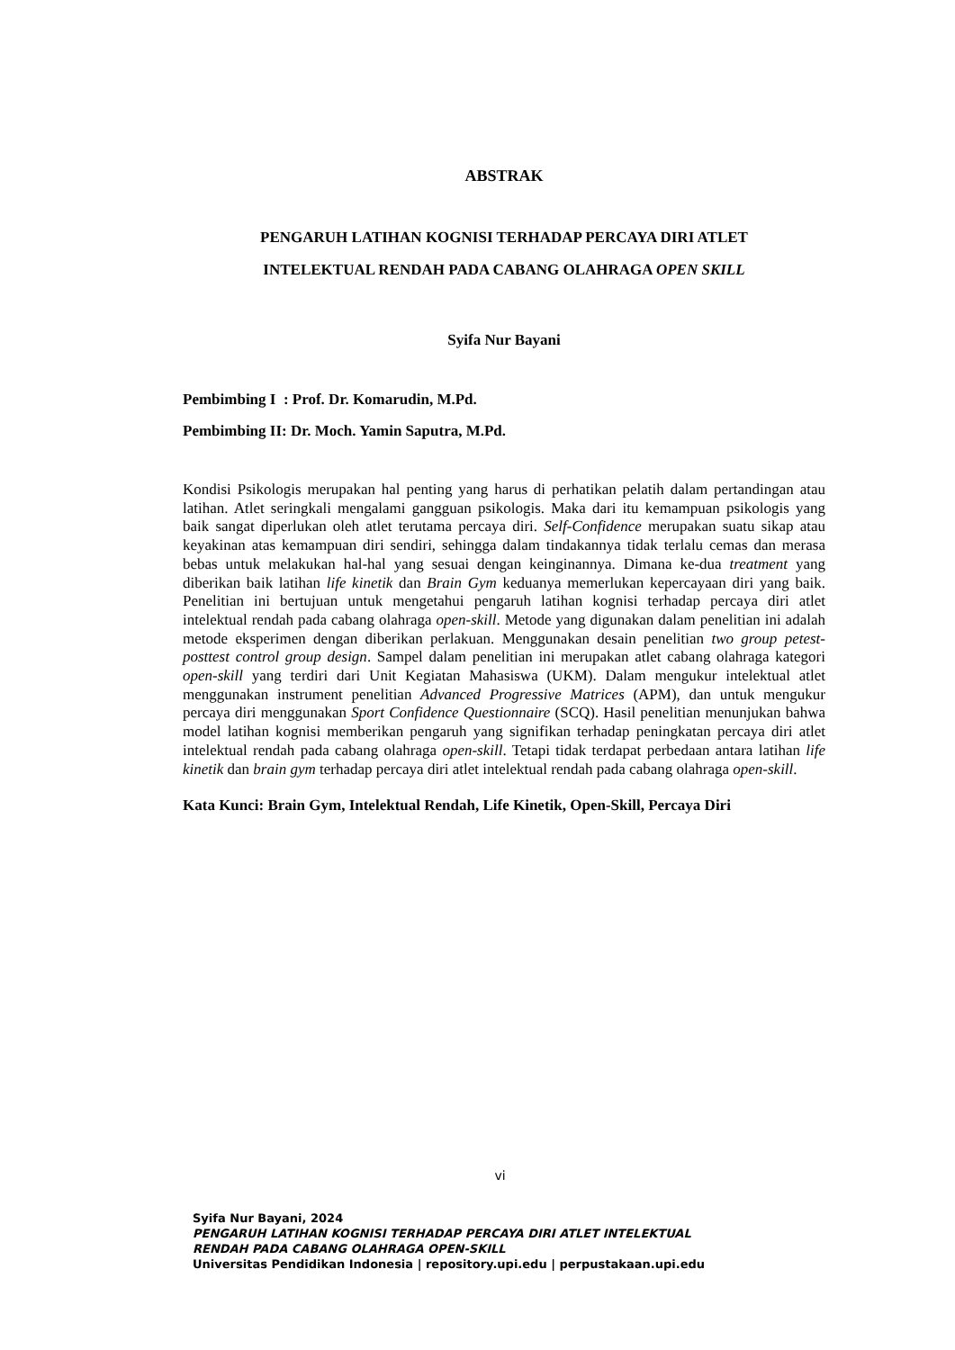ABSTRAK
PENGARUH LATIHAN KOGNISI TERHADAP PERCAYA DIRI ATLET
INTELEKTUAL RENDAH PADA CABANG OLAHRAGA OPEN SKILL
Syifa Nur Bayani
Pembimbing I : Prof. Dr. Komarudin, M.Pd.
Pembimbing II: Dr. Moch. Yamin Saputra, M.Pd.
Kondisi Psikologis merupakan hal penting yang harus di perhatikan pelatih dalam pertandingan atau latihan. Atlet seringkali mengalami gangguan psikologis. Maka dari itu kemampuan psikologis yang baik sangat diperlukan oleh atlet terutama percaya diri. Self-Confidence merupakan suatu sikap atau keyakinan atas kemampuan diri sendiri, sehingga dalam tindakannya tidak terlalu cemas dan merasa bebas untuk melakukan hal-hal yang sesuai dengan keinginannya. Dimana ke-dua treatment yang diberikan baik latihan life kinetik dan Brain Gym keduanya memerlukan kepercayaan diri yang baik. Penelitian ini bertujuan untuk mengetahui pengaruh latihan kognisi terhadap percaya diri atlet intelektual rendah pada cabang olahraga open-skill. Metode yang digunakan dalam penelitian ini adalah metode eksperimen dengan diberikan perlakuan. Menggunakan desain penelitian two group petest-posttest control group design. Sampel dalam penelitian ini merupakan atlet cabang olahraga kategori open-skill yang terdiri dari Unit Kegiatan Mahasiswa (UKM). Dalam mengukur intelektual atlet menggunakan instrument penelitian Advanced Progressive Matrices (APM), dan untuk mengukur percaya diri menggunakan Sport Confidence Questionnaire (SCQ). Hasil penelitian menunjukan bahwa model latihan kognisi memberikan pengaruh yang signifikan terhadap peningkatan percaya diri atlet intelektual rendah pada cabang olahraga open-skill. Tetapi tidak terdapat perbedaan antara latihan life kinetik dan brain gym terhadap percaya diri atlet intelektual rendah pada cabang olahraga open-skill.
Kata Kunci: Brain Gym, Intelektual Rendah, Life Kinetik, Open-Skill, Percaya Diri
vi
Syifa Nur Bayani, 2024
PENGARUH LATIHAN KOGNISI TERHADAP PERCAYA DIRI ATLET INTELEKTUAL
RENDAH PADA CABANG OLAHRAGA OPEN-SKILL
Universitas Pendidikan Indonesia | repository.upi.edu | perpustakaan.upi.edu